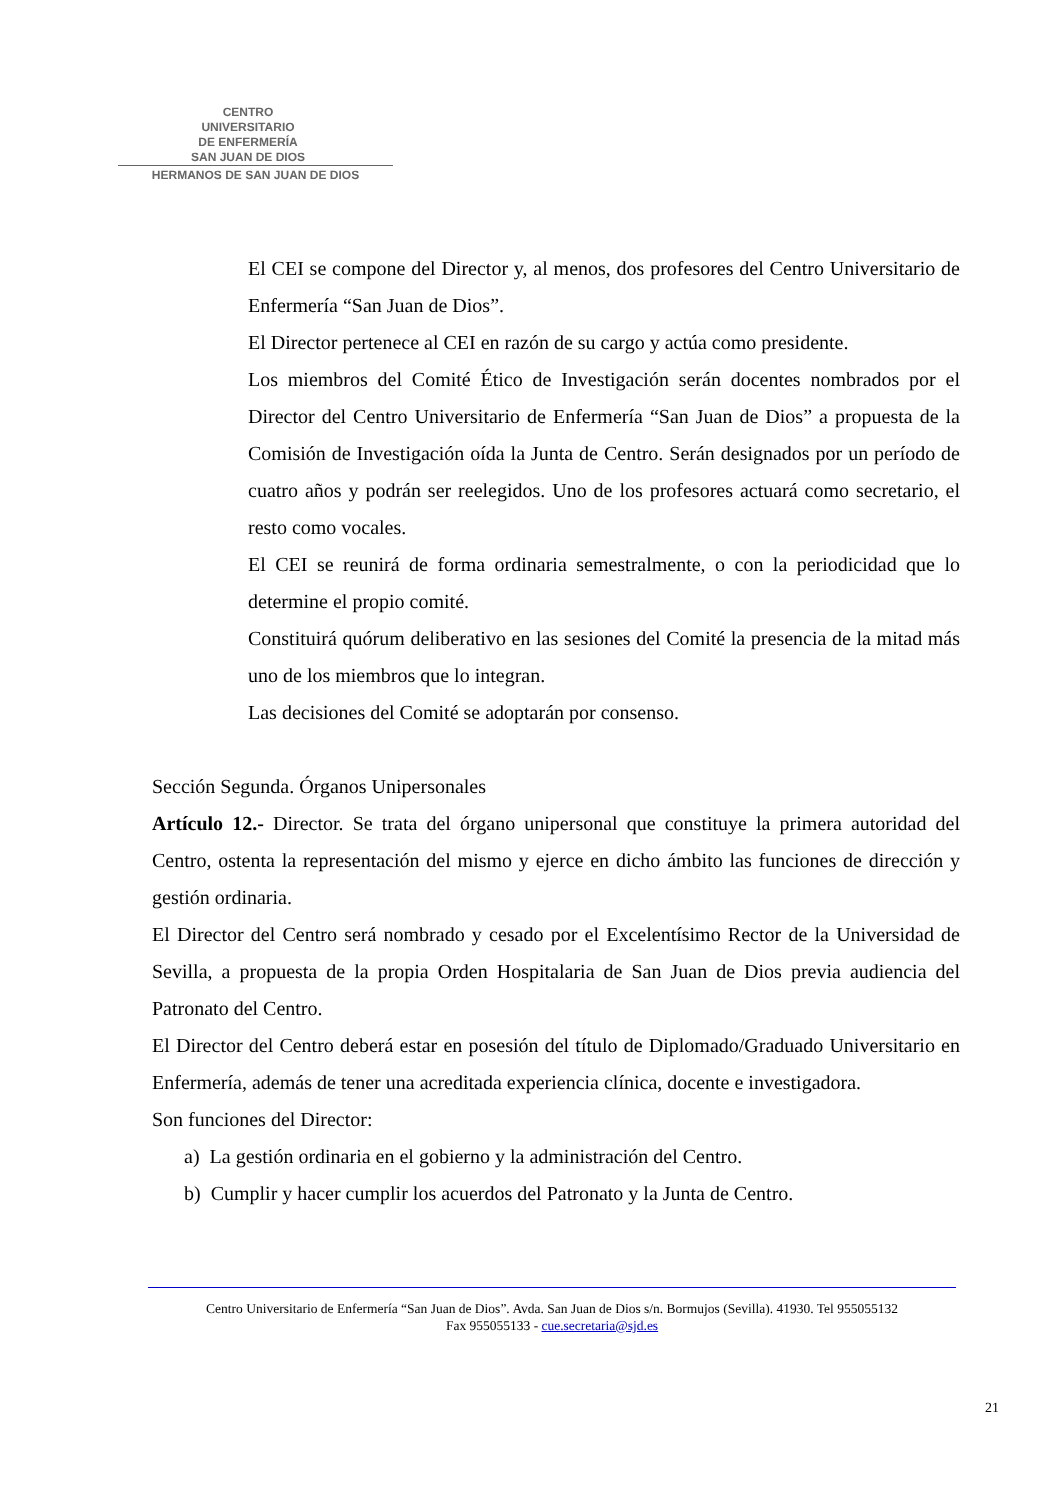CENTRO
UNIVERSITARIO
DE ENFERMERÍA
SAN JUAN DE DIOS
HERMANOS DE SAN JUAN DE DIOS
El CEI se compone del Director y, al menos, dos profesores del Centro Universitario de Enfermería “San Juan de Dios”.
El Director pertenece al CEI en razón de su cargo y actúa como presidente.
Los miembros del Comité Ético de Investigación serán docentes nombrados por el Director del Centro Universitario de Enfermería “San Juan de Dios” a propuesta de la Comisión de Investigación oída la Junta de Centro. Serán designados por un período de cuatro años y podrán ser reelegidos. Uno de los profesores actuará como secretario, el resto como vocales.
El CEI se reunirá de forma ordinaria semestralmente, o con la periodicidad que lo determine el propio comité.
Constituirá quórum deliberativo en las sesiones del Comité la presencia de la mitad más uno de los miembros que lo integran.
Las decisiones del Comité se adoptarán por consenso.
Sección Segunda. Órganos Unipersonales
Artículo 12.- Director. Se trata del órgano unipersonal que constituye la primera autoridad del Centro, ostenta la representación del mismo y ejerce en dicho ámbito las funciones de dirección y gestión ordinaria.
El Director del Centro será nombrado y cesado por el Excelentísimo Rector de la Universidad de Sevilla, a propuesta de la propia Orden Hospitalaria de San Juan de Dios previa audiencia del Patronato del Centro.
El Director del Centro deberá estar en posesión del título de Diplomado/Graduado Universitario en Enfermería, además de tener una acreditada experiencia clínica, docente e investigadora.
Son funciones del Director:
a) La gestión ordinaria en el gobierno y la administración del Centro.
b) Cumplir y hacer cumplir los acuerdos del Patronato y la Junta de Centro.
Centro Universitario de Enfermería “San Juan de Dios”. Avda. San Juan de Dios s/n. Bormujos (Sevilla). 41930. Tel 955055132
Fax 955055133 - cue.secretaria@sjd.es
21